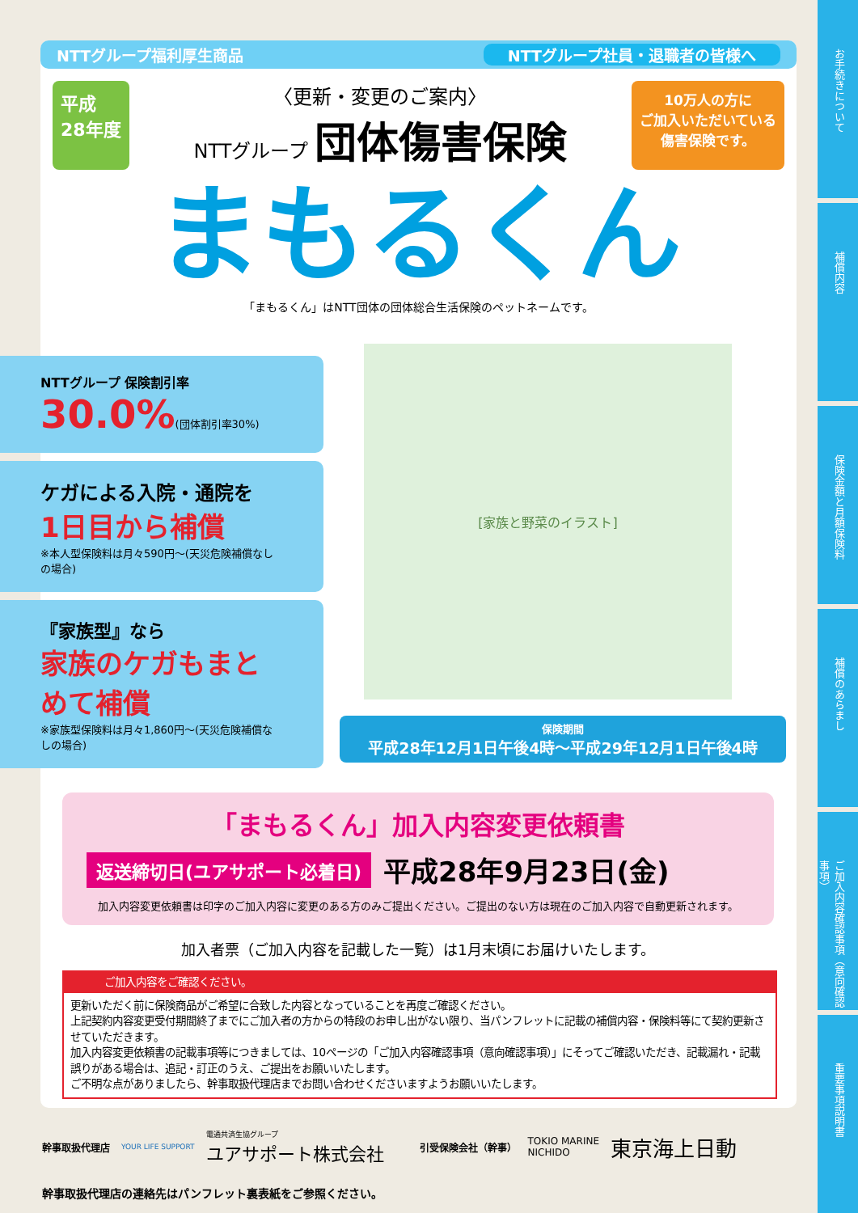お手続きについて
補償内容
保険金額と月額保険料
補償のあらまし
ご加入内容確認事項（意向確認事項）
重要事項説明書
NTTグループ福利厚生商品 NTTグループ社員・退職者の皆様へ
平成
28年度
〈更新・変更のご案内〉
NTTグループ 団体傷害保険
10万人の方に
ご加入いただいている
傷害保険です。
まもるくん
「まもるくん」はNTT団体の団体総合生活保険のペットネームです。
NTTグループ 保険割引率
30.0%(団体割引率30%)
ケガによる入院・通院を
1日目から補償
※本人型保険料は月々590円～(天災危険補償なしの場合)
『家族型』なら
家族のケガもまとめて補償
※家族型保険料は月々1,860円～(天災危険補償なしの場合)
[家族と野菜のイラスト]
保険期間
平成28年12月1日午後4時～平成29年12月1日午後4時
「まもるくん」加入内容変更依頼書
返送締切日(ユアサポート必着日) 平成28年9月23日(金)
加入内容変更依頼書は印字のご加入内容に変更のある方のみご提出ください。ご提出のない方は現在のご加入内容で自動更新されます。
加入者票（ご加入内容を記載した一覧）は1月末頃にお届けいたします。
ご加入内容をご確認ください。
更新いただく前に保険商品がご希望に合致した内容となっていることを再度ご確認ください。
上記契約内容変更受付期間終了までにご加入者の方からの特段のお申し出がない限り、当パンフレットに記載の補償内容・保険料等にて契約更新させていただきます。
加入内容変更依頼書の記載事項等につきましては、10ページの「ご加入内容確認事項（意向確認事項）」にそってご確認いただき、記載漏れ・記載誤りがある場合は、追記・訂正のうえ、ご提出をお願いいたします。
ご不明な点がありましたら、幹事取扱代理店までお問い合わせくださいますようお願いいたします。
幹事取扱代理店 YOUR LIFE SUPPORT 電通共済生協グループ
ユアサポート株式会社 引受保険会社（幹事） TOKIO MARINE
NICHIDO 東京海上日動
幹事取扱代理店の連絡先はパンフレット裏表紙をご参照ください。